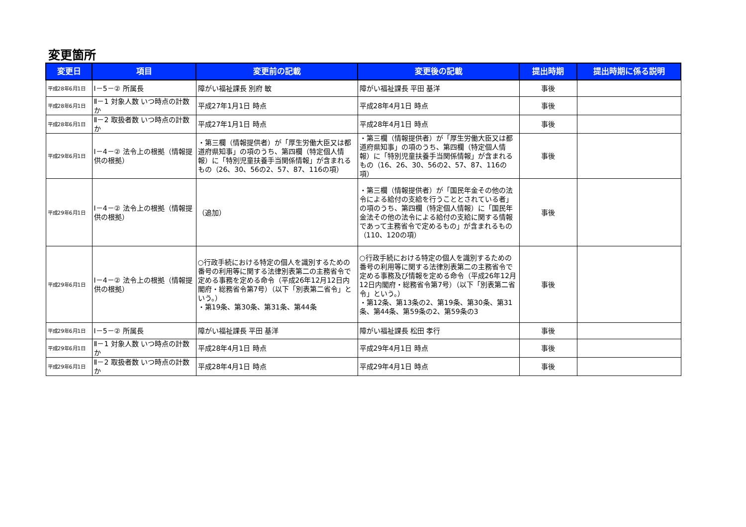変更箇所
| 変更日 | 項目 | 変更前の記載 | 変更後の記載 | 提出時期 | 提出時期に係る説明 |
| --- | --- | --- | --- | --- | --- |
| 平成28年6月1日 | Ⅰ－5－② 所属長 | 障がい福祉課長 別府 敏 | 障がい福祉課長 平田 基洋 | 事後 | |
| 平成28年6月1日 | Ⅱ－1 対象人数 いつ時点の計数か | 平成27年1月1日 時点 | 平成28年4月1日 時点 | 事後 | |
| 平成28年6月1日 | Ⅱ－2 取扱者数 いつ時点の計数か | 平成27年1月1日 時点 | 平成28年4月1日 時点 | 事後 | |
| 平成29年6月1日 | Ⅰ－4－② 法令上の根拠（情報提供の根拠） | ・第三欄（情報提供者）が「厚生労働大臣又は都道府県知事」の項のうち、第四欄（特定個人情報）に「特別児童扶養手当関係情報」が含まれるもの（26、30、56の2、57、87、116の項） | ・第三欄（情報提供者）が「厚生労働大臣又は都道府県知事」の項のうち、第四欄（特定個人情報）に「特別児童扶養手当関係情報」が含まれるもの（16、26、30、56の2、57、87、116の項） | 事後 | |
| 平成29年6月1日 | Ⅰ－4－② 法令上の根拠（情報提供の根拠） | （追加） | ・第三欄（情報提供者）が「国民年金その他の法令による給付の支給を行うこととされている者」の項のうち、第四欄（特定個人情報）に「国民年金法その他の法令による給付の支給に関する情報であって主務省令で定めるもの」が含まれるもの（110、120の項） | 事後 | |
| 平成29年6月1日 | Ⅰ－4－② 法令上の根拠（情報提供の根拠） | ○行政手続における特定の個人を識別するための番号の利用等に関する法律別表第二の主務省令で定める事務を定める命令（平成26年12月12日内閣府・総務省令第7号）（以下「別表第二省令」という。） ・第19条、第30条、第31条、第44条 | ○行政手続における特定の個人を識別するための番号の利用等に関する法律別表第二の主務省令で定める事務及び情報を定める命令（平成26年12月12日内閣府・総務省令第7号）（以下「別表第二省令」という。） ・第12条、第13条の2、第19条、第30条、第31条、第44条、第59条の2、第59条の3 | 事後 | |
| 平成29年6月1日 | Ⅰ－5－② 所属長 | 障がい福祉課長 平田 基洋 | 障がい福祉課長 松田 孝行 | 事後 | |
| 平成29年6月1日 | Ⅱ－1 対象人数 いつ時点の計数か | 平成28年4月1日 時点 | 平成29年4月1日 時点 | 事後 | |
| 平成29年6月1日 | Ⅱ－2 取扱者数 いつ時点の計数か | 平成28年4月1日 時点 | 平成29年4月1日 時点 | 事後 | |